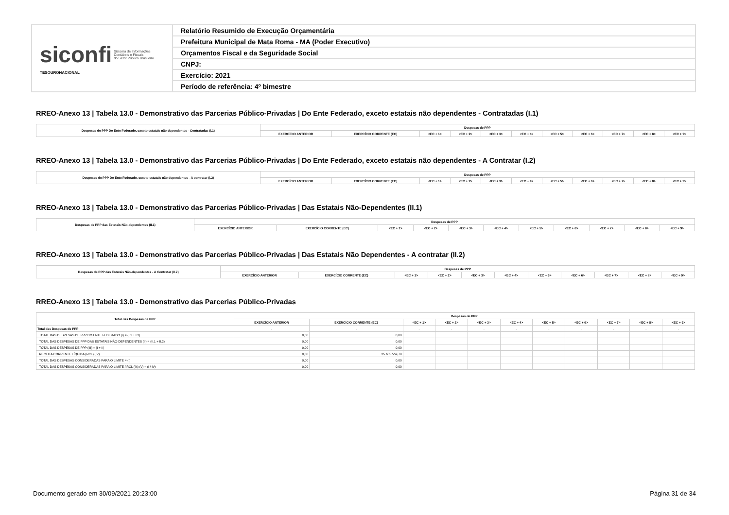| siconfi Sistema de Informações Contábeis e Fiscais do Setor Público Brasileiro TESOURONACIONAL | Relatório Resumido de Execução Orçamentária |
| | Prefeitura Municipal de Mata Roma - MA (Poder Executivo) |
| | Orçamentos Fiscal e da Seguridade Social |
| | CNPJ: |
| | Exercício: 2021 |
| | Período de referência: 4º bimestre |
RREO-Anexo 13 | Tabela 13.0 - Demonstrativo das Parcerias Público-Privadas | Do Ente Federado, exceto estatais não dependentes - Contratadas (I.1)
| Despesas de PPP Do Ente Federado, exceto estatais não dependentes - Contratadas (I.1) | Despesas de PPP | | | | | | | | | | |
| --- | --- | --- | --- | --- | --- | --- | --- | --- | --- | --- | --- |
| | EXERCÍCIO ANTERIOR | EXERCÍCIO CORRENTE (EC) | <EC + 1> | <EC + 2> | <EC + 3> | <EC + 4> | <EC + 5> | <EC + 6> | <EC + 7> | <EC + 8> | <EC + 9> |
RREO-Anexo 13 | Tabela 13.0 - Demonstrativo das Parcerias Público-Privadas | Do Ente Federado, exceto estatais não dependentes - A Contratar (I.2)
| Despesas de PPP Do Ente Federado, exceto estatais não dependentes - A contratar (I.2) | Despesas de PPP | | | | | | | | | | |
| --- | --- | --- | --- | --- | --- | --- | --- | --- | --- | --- | --- |
| | EXERCÍCIO ANTERIOR | EXERCÍCIO CORRENTE (EC) | <EC + 1> | <EC + 2> | <EC + 3> | <EC + 4> | <EC + 5> | <EC + 6> | <EC + 7> | <EC + 8> | <EC + 9> |
RREO-Anexo 13 | Tabela 13.0 - Demonstrativo das Parcerias Público-Privadas | Das Estatais Não-Dependentes (II.1)
| Despesas de PPP das Estatais Não-dependentes (II.1) | Despesas de PPP | | | | | | | | | | |
| --- | --- | --- | --- | --- | --- | --- | --- | --- | --- | --- | --- |
| | EXERCÍCIO ANTERIOR | EXERCÍCIO CORRENTE (EC) | <EC + 1> | <EC + 2> | <EC + 3> | <EC + 4> | <EC + 5> | <EC + 6> | <EC + 7> | <EC + 8> | <EC + 9> |
RREO-Anexo 13 | Tabela 13.0 - Demonstrativo das Parcerias Público-Privadas | Das Estatais Não Dependentes - A contratar (II.2)
| Despesas de PPP das Estatais Não-dependentes - A Contratar (II.2) | Despesas de PPP | | | | | | | | | | |
| --- | --- | --- | --- | --- | --- | --- | --- | --- | --- | --- | --- |
| | EXERCÍCIO ANTERIOR | EXERCÍCIO CORRENTE (EC) | <EC + 1> | <EC + 2> | <EC + 3> | <EC + 4> | <EC + 5> | <EC + 6> | <EC + 7> | <EC + 8> | <EC + 9> |
RREO-Anexo 13 | Tabela 13.0 - Demonstrativo das Parcerias Público-Privadas
| Total das Despesas de PPP | Despesas de PPP | | | | | | | | | | |
| --- | --- | --- | --- | --- | --- | --- | --- | --- | --- | --- | --- |
| | EXERCÍCIO ANTERIOR | EXERCÍCIO CORRENTE (EC) | <EC + 1> | <EC + 2> | <EC + 3> | <EC + 4> | <EC + 5> | <EC + 6> | <EC + 7> | <EC + 8> | <EC + 9> |
| Total das Despesas de PPP | - | - | - | - | - | - | - | - | - | - | - |
| TOTAL DAS DESPESAS DE PPP DO ENTE FEDERADO (I) = (I.1 + I.2) | 0,00 | 0,00 | | | | | | | | | |
| TOTAL DAS DESPESAS DE PPP DAS ESTATAIS NÃO-DEPENDENTES (II) = (II.1 + II.2) | 0,00 | 0,00 | | | | | | | | | |
| TOTAL DAS DESPESAS DE PPP (III) = (I + II) | 0,00 | 0,00 | | | | | | | | | |
| RECEITA CORRENTE LÍQUIDA (RCL) (IV) | 0,00 | 35.655.559,79 | | | | | | | | | |
| TOTAL DAS DESPESAS CONSIDERADAS PARA O LIMITE = (I) | 0,00 | 0,00 | | | | | | | | | |
| TOTAL DAS DESPESAS CONSIDERADAS PARA O LIMITE / RCL (%) (V) = (I / IV) | 0,00 | 0,00 | | | | | | | | | |
Documento gerado em 30/09/2021 20:23:00 Página 31 de 34